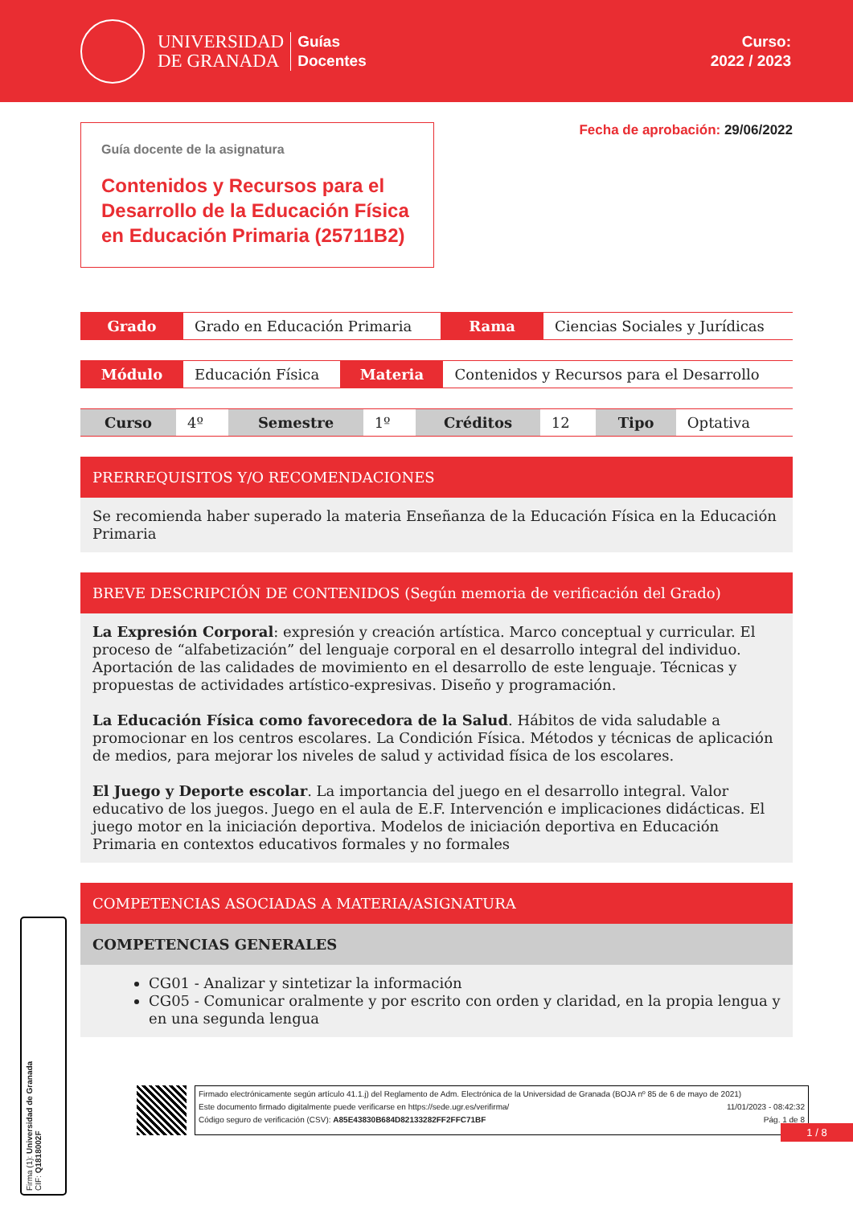UNIVERSIDAD
DE GRANADA
Guías
Docentes
Curso:
2022 / 2023
Guía docente de la asignatura
Contenidos y Recursos para el Desarrollo de la Educación Física en Educación Primaria (25711B2)
Fecha de aprobación: 29/06/2022
| Grado | Grado en Educación Primaria | Rama | Ciencias Sociales y Jurídicas |
| Módulo | Educación Física | Materia | Contenidos y Recursos para el Desarrollo |
| Curso | 4º | Semestre | 1º | Créditos | 12 | Tipo | Optativa |
PRERREQUISITOS Y/O RECOMENDACIONES
Se recomienda haber superado la materia Enseñanza de la Educación Física en la Educación Primaria
BREVE DESCRIPCIÓN DE CONTENIDOS (Según memoria de verificación del Grado)
La Expresión Corporal: expresión y creación artística. Marco conceptual y curricular. El proceso de “alfabetización” del lenguaje corporal en el desarrollo integral del individuo. Aportación de las calidades de movimiento en el desarrollo de este lenguaje. Técnicas y propuestas de actividades artístico-expresivas. Diseño y programación.
La Educación Física como favorecedora de la Salud. Hábitos de vida saludable a promocionar en los centros escolares. La Condición Física. Métodos y técnicas de aplicación de medios, para mejorar los niveles de salud y actividad física de los escolares.
El Juego y Deporte escolar. La importancia del juego en el desarrollo integral. Valor educativo de los juegos. Juego en el aula de E.F. Intervención e implicaciones didácticas. El juego motor en la iniciación deportiva. Modelos de iniciación deportiva en Educación Primaria en contextos educativos formales y no formales
COMPETENCIAS ASOCIADAS A MATERIA/ASIGNATURA
COMPETENCIAS GENERALES
CG01 - Analizar y sintetizar la información
CG05 - Comunicar oralmente y por escrito con orden y claridad, en la propia lengua y en una segunda lengua
Firmado electrónicamente según artículo 41.1.j) del Reglamento de Adm. Electrónica de la Universidad de Granada (BOJA nº 85 de 6 de mayo de 2021)
Este documento firmado digitalmente puede verificarse en https://sede.ugr.es/verifirma/ 11/01/2023 - 08:42:32
Código seguro de verificación (CSV): A85E43830B684D82133282FF2FFC71BF Pág. 1 de 8
Firma (1): Universidad de Granada
CIF: Q1818002F
1 / 8